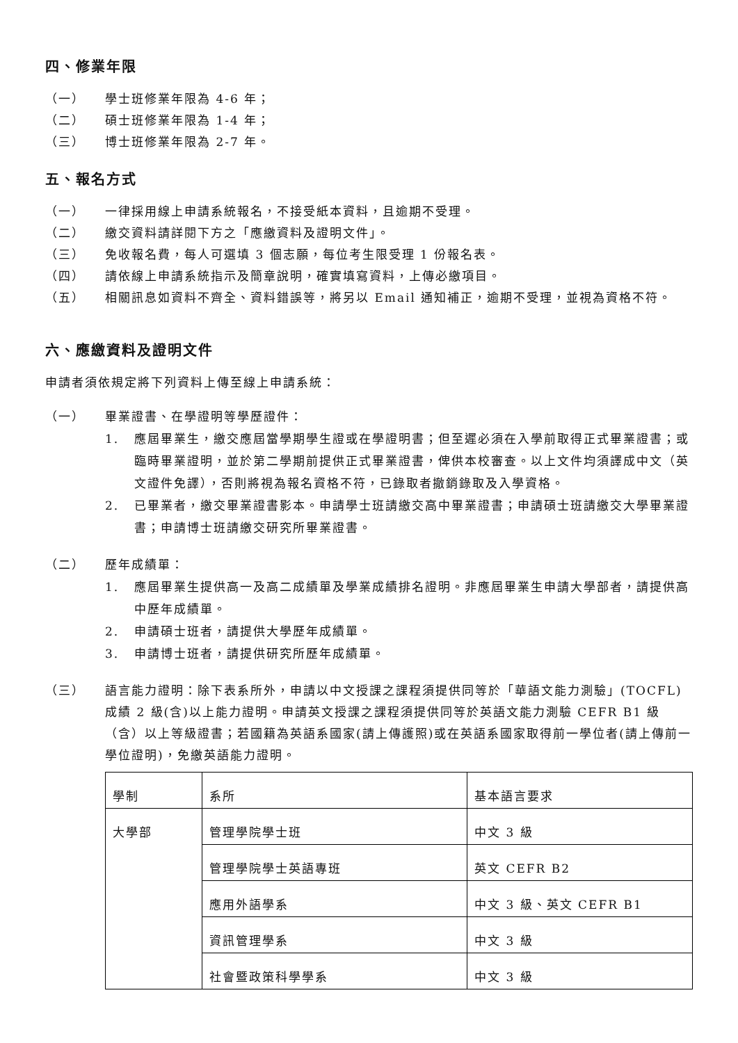四、修業年限
（一） 學士班修業年限為 4-6 年；
（二） 碩士班修業年限為 1-4 年；
（三） 博士班修業年限為 2-7 年。
五、報名方式
（一） 一律採用線上申請系統報名，不接受紙本資料，且逾期不受理。
（二） 繳交資料請詳閱下方之「應繳資料及證明文件」。
（三） 免收報名費，每人可選填 3 個志願，每位考生限受理 1 份報名表。
（四） 請依線上申請系統指示及簡章說明，確實填寫資料，上傳必繳項目。
（五） 相關訊息如資料不齊全、資料錯誤等，將另以 Email 通知補正，逾期不受理，並視為資格不符。
六、應繳資料及證明文件
申請者須依規定將下列資料上傳至線上申請系統：
（一） 畢業證書、在學證明等學歷證件：
1. 應屆畢業生，繳交應屆當學期學生證或在學證明書；但至遲必須在入學前取得正式畢業證書；或臨時畢業證明，並於第二學期前提供正式畢業證書，俾供本校審查。以上文件均須譯成中文（英文證件免譯），否則將視為報名資格不符，已錄取者撤銷錄取及入學資格。
2. 已畢業者，繳交畢業證書影本。申請學士班請繳交高中畢業證書；申請碩士班請繳交大學畢業證書；申請博士班請繳交研究所畢業證書。
（二） 歷年成績單：
1. 應屆畢業生提供高一及高二成績單及學業成績排名證明。非應屆畢業生申請大學部者，請提供高中歷年成績單。
2. 申請碩士班者，請提供大學歷年成績單。
3. 申請博士班者，請提供研究所歷年成績單。
（三） 語言能力證明：除下表系所外，申請以中文授課之課程須提供同等於「華語文能力測驗」(TOCFL)成績 2 級(含)以上能力證明。申請英文授課之課程須提供同等於英語文能力測驗 CEFR B1 級（含）以上等級證書；若國籍為英語系國家(請上傳護照)或在英語系國家取得前一學位者(請上傳前一學位證明)，免繳英語能力證明。
| 學制 | 系所 | 基本語言要求 |
| 大學部 | 管理學院學士班 | 中文 3 級 |
| | 管理學院學士英語專班 | 英文 CEFR B2 |
| | 應用外語學系 | 中文 3 級、英文 CEFR B1 |
| | 資訊管理學系 | 中文 3 級 |
| | 社會暨政策科學學系 | 中文 3 級 |